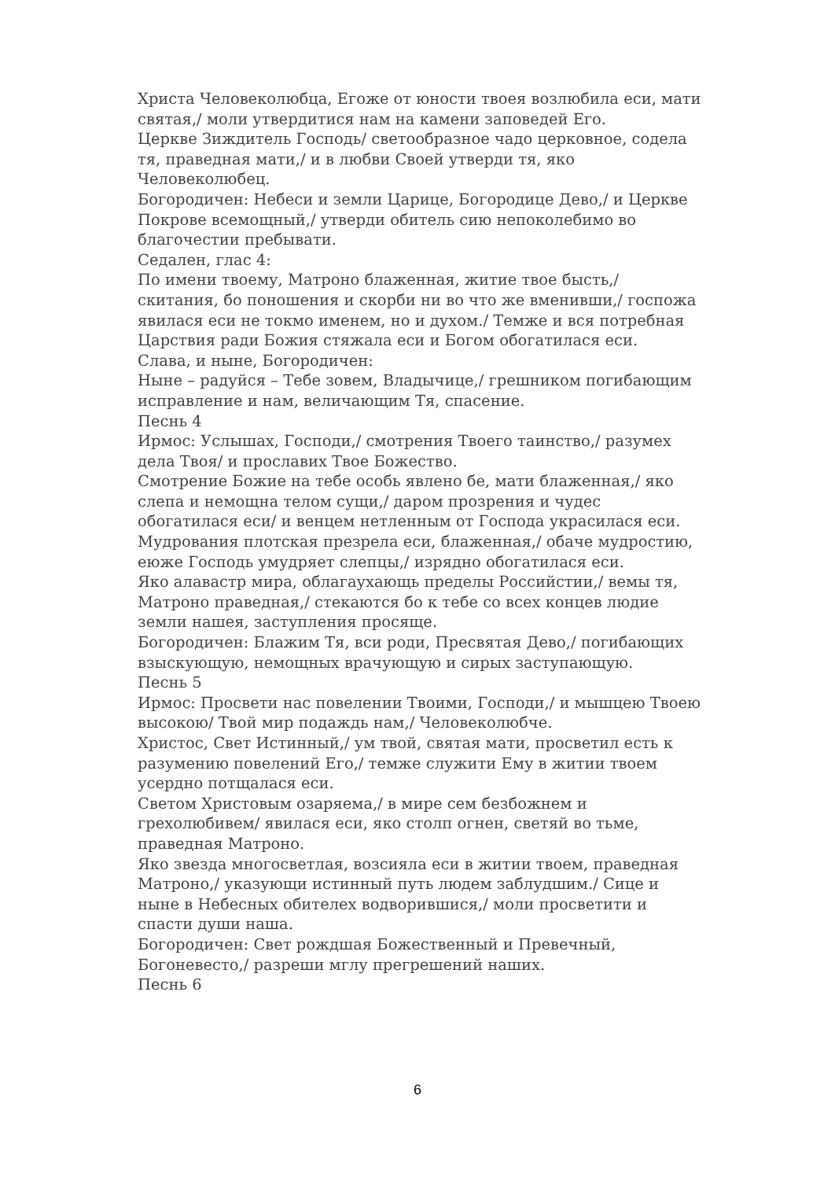Христа Человеколюбца, Егоже от юности твоея возлюбила еси, мати святая,/ моли утвердитися нам на камени заповедей Его.
Церкве Зиждитель Господь/ светообразное чадо церковное, содела тя, праведная мати,/ и в любви Своей утверди тя, яко Человеколюбец.
Богородичен: Небеси и земли Царице, Богородице Дево,/ и Церкве Покрове всемощный,/ утверди обитель сию непоколебимо во благочестии пребывати.
Седален, глас 4:
По имени твоему, Матроно блаженная, житие твое бысть,/ скитания, бо поношения и скорби ни во что же вменивши,/ госпожа явилася еси не токмо именем, но и духом./ Темже и вся потребная Царствия ради Божия стяжала еси и Богом обогатилася еси.
Слава, и ныне, Богородичен:
Ныне – радуйся – Тебе зовем, Владычице,/ грешником погибающим исправление и нам, величающим Тя, спасение.
Песнь 4
Ирмос: Услышах, Господи,/ смотрения Твоего таинство,/ разумех дела Твоя/ и прославих Твое Божество.
Смотрение Божие на тебе особь явлено бе, мати блаженная,/ яко слепа и немощна телом сущи,/ даром прозрения и чудес обогатилася еси/ и венцем нетленным от Господа украсилася еси.
Мудрования плотская презрела еси, блаженная,/ обаче мудростию, еюже Господь умудряет слепцы,/ изрядно обогатилася еси.
Яко алавастр мира, облагаухающь пределы Российстии,/ вемы тя, Матроно праведная,/ стекаются бо к тебе со всех концев людие земли нашея, заступления просяще.
Богородичен: Блажим Тя, вси роди, Пресвятая Дево,/ погибающих взыскующую, немощных врачующую и сирых заступающую.
Песнь 5
Ирмос: Просвети нас повелении Твоими, Господи,/ и мышцею Твоею высокою/ Твой мир подаждь нам,/ Человеколюбче.
Христос, Свет Истинный,/ ум твой, святая мати, просветил есть к разумению повелений Его,/ темже служити Ему в житии твоем усердно потщалася еси.
Светом Христовым озаряема,/ в мире сем безбожнем и грехолюбивем/ явилася еси, яко столп огнен, светяй во тьме, праведная Матроно.
Яко звезда многосветлая, возсияла еси в житии твоем, праведная Матроно,/ указующи истинный путь людем заблудшим./ Сице и ныне в Небесных обителех водворившися,/ моли просветити и спасти души наша.
Богородичен: Свет рождшая Божественный и Превечный, Богоневесто,/ разреши мглу прегрешений наших.
Песнь 6
6